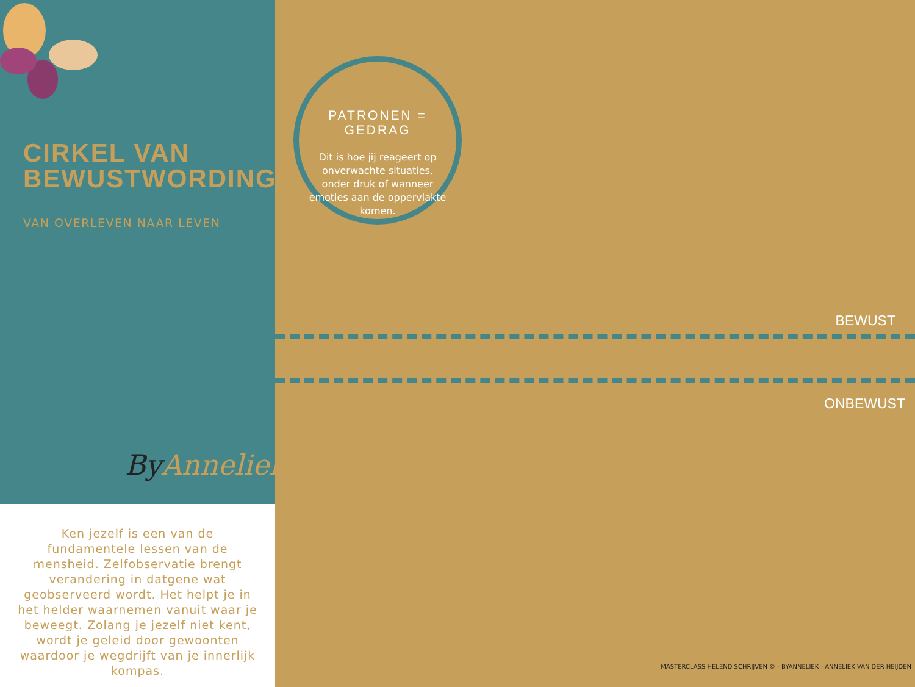CIRKEL VAN
BEWUSTWORDING©
VAN OVERLEVEN NAAR LEVEN
ByAnneliek.
Ken jezelf is een van de fundamentele lessen van de mensheid. Zelfobservatie brengt verandering in datgene wat geobserveerd wordt. Het helpt je in het helder waarnemen vanuit waar je beweegt. Zolang je jezelf niet kent, wordt je geleid door gewoonten waardoor je wegdrijft van je innerlijk kompas.
PATRONEN = GEDRAG
Dit is hoe jij reageert op onverwachte situaties, onder druk of wanneer emoties aan de oppervlakte komen.
BEWUST
ONBEWUST
MASTERCLASS HELEND SCHRIJVEN © - BYANNELIEK - ANNELIEK VAN DER HEIJDEN